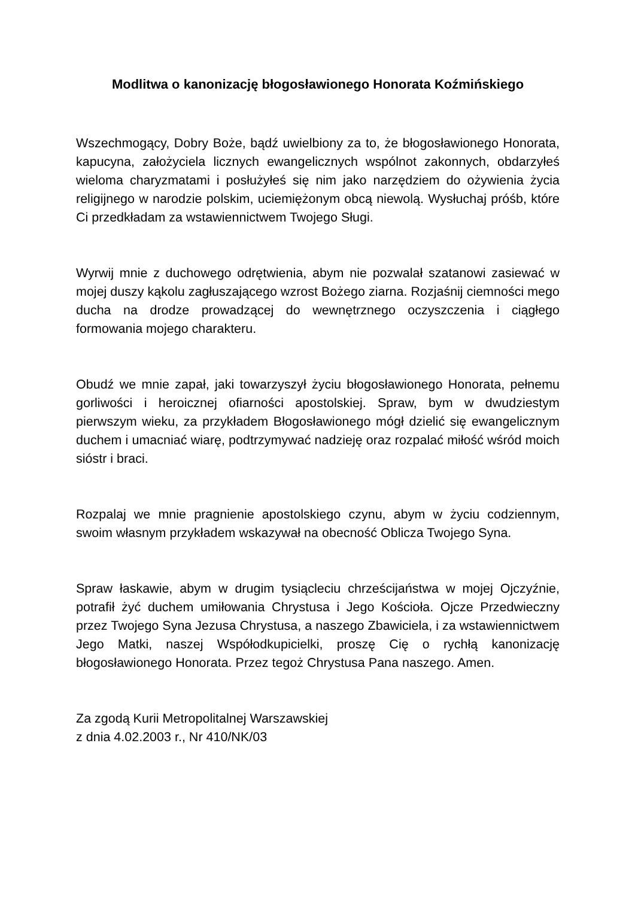Modlitwa o kanonizację błogosławionego Honorata Koźmińskiego
Wszechmogący, Dobry Boże, bądź uwielbiony za to, że błogosławionego Honorata, kapucyna, założyciela licznych ewangelicznych wspólnot zakonnych, obdarzyłeś wieloma charyzmatami i posłużyłeś się nim jako narzędziem do ożywienia życia religijnego w narodzie polskim, uciemiężonym obcą niewolą. Wysłuchaj próśb, które Ci przedkładam za wstawiennictwem Twojego Sługi.
Wyrwij mnie z duchowego odrętwienia, abym nie pozwalał szatanowi zasiewać w mojej duszy kąkolu zagłuszającego wzrost Bożego ziarna. Rozjaśnij ciemności mego ducha na drodze prowadzącej do wewnętrznego oczyszczenia i ciągłego formowania mojego charakteru.
Obudź we mnie zapał, jaki towarzyszył życiu błogosławionego Honorata, pełnemu gorliwości i heroicznej ofiarności apostolskiej. Spraw, bym w dwudziestym pierwszym wieku, za przykładem Błogosławionego mógł dzielić się ewangelicznym duchem i umacniać wiarę, podtrzymywać nadzieję oraz rozpalać miłość wśród moich sióstr i braci.
Rozpalaj we mnie pragnienie apostolskiego czynu, abym w życiu codziennym, swoim własnym przykładem wskazywał na obecność Oblicza Twojego Syna.
Spraw łaskawie, abym w drugim tysiącleciu chrześcijaństwa w mojej Ojczyźnie, potrafił żyć duchem umiłowania Chrystusa i Jego Kościoła. Ojcze Przedwieczny przez Twojego Syna Jezusa Chrystusa, a naszego Zbawiciela, i za wstawiennictwem Jego Matki, naszej Współodkupicielki, proszę Cię o rychłą kanonizację błogosławionego Honorata. Przez tegoż Chrystusa Pana naszego. Amen.
Za zgodą Kurii Metropolitalnej Warszawskiej
z dnia 4.02.2003 r., Nr 410/NK/03